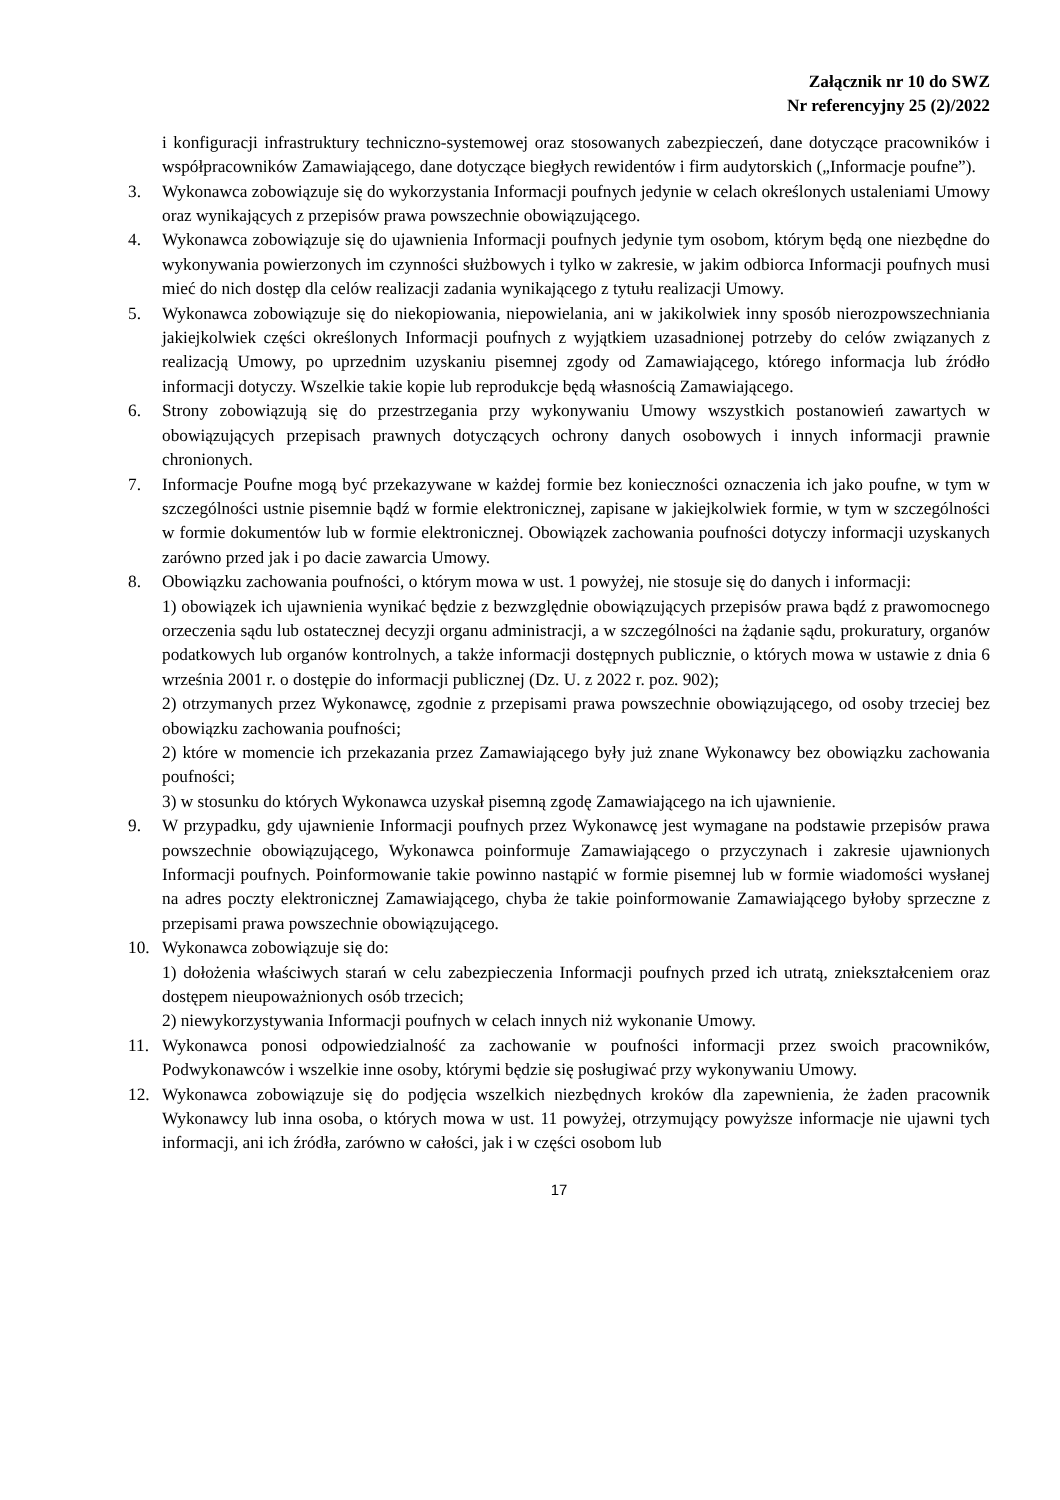Załącznik nr 10 do SWZ
Nr referencyjny 25 (2)/2022
i konfiguracji infrastruktury techniczno-systemowej oraz stosowanych zabezpieczeń, dane dotyczące pracowników i współpracowników Zamawiającego, dane dotyczące biegłych rewidentów i firm audytorskich („Informacje poufne”).
3. Wykonawca zobowiązuje się do wykorzystania Informacji poufnych jedynie w celach określonych ustaleniami Umowy oraz wynikających z przepisów prawa powszechnie obowiązującego.
4. Wykonawca zobowiązuje się do ujawnienia Informacji poufnych jedynie tym osobom, którym będą one niezbędne do wykonywania powierzonych im czynności służbowych i tylko w zakresie, w jakim odbiorca Informacji poufnych musi mieć do nich dostęp dla celów realizacji zadania wynikającego z tytułu realizacji Umowy.
5. Wykonawca zobowiązuje się do niekopiowania, niepowielania, ani w jakikolwiek inny sposób nierozpowszechniania jakiejkolwiek części określonych Informacji poufnych z wyjątkiem uzasadnionej potrzeby do celów związanych z realizacją Umowy, po uprzednim uzyskaniu pisemnej zgody od Zamawiającego, którego informacja lub źródło informacji dotyczy. Wszelkie takie kopie lub reprodukcje będą własnością Zamawiającego.
6. Strony zobowiązują się do przestrzegania przy wykonywaniu Umowy wszystkich postanowień zawartych w obowiązujących przepisach prawnych dotyczących ochrony danych osobowych i innych informacji prawnie chronionych.
7. Informacje Poufne mogą być przekazywane w każdej formie bez konieczności oznaczenia ich jako poufne, w tym w szczególności ustnie pisemnie bądź w formie elektronicznej, zapisane w jakiejkolwiek formie, w tym w szczególności w formie dokumentów lub w formie elektronicznej. Obowiązek zachowania poufności dotyczy informacji uzyskanych zarówno przed jak i po dacie zawarcia Umowy.
8. Obowiązku zachowania poufności, o którym mowa w ust. 1 powyżej, nie stosuje się do danych i informacji:
1) obowiązek ich ujawnienia wynikać będzie z bezwzględnie obowiązujących przepisów prawa bądź z prawomocnego orzeczenia sądu lub ostatecznej decyzji organu administracji, a w szczególności na żądanie sądu, prokuratury, organów podatkowych lub organów kontrolnych, a także informacji dostępnych publicznie, o których mowa w ustawie z dnia 6 września 2001 r. o dostępie do informacji publicznej (Dz. U. z 2022 r. poz. 902);
2) otrzymanych przez Wykonawcę, zgodnie z przepisami prawa powszechnie obowiązującego, od osoby trzeciej bez obowiązku zachowania poufności;
2) które w momencie ich przekazania przez Zamawiającego były już znane Wykonawcy bez obowiązku zachowania poufności;
3) w stosunku do których Wykonawca uzyskał pisemną zgodę Zamawiającego na ich ujawnienie.
9. W przypadku, gdy ujawnienie Informacji poufnych przez Wykonawcę jest wymagane na podstawie przepisów prawa powszechnie obowiązującego, Wykonawca poinformuje Zamawiającego o przyczynach i zakresie ujawnionych Informacji poufnych. Poinformowanie takie powinno nastąpić w formie pisemnej lub w formie wiadomości wysłanej na adres poczty elektronicznej Zamawiającego, chyba że takie poinformowanie Zamawiającego byłoby sprzeczne z przepisami prawa powszechnie obowiązującego.
10. Wykonawca zobowiązuje się do:
1) dołożenia właściwych starań w celu zabezpieczenia Informacji poufnych przed ich utratą, zniekształceniem oraz dostępem nieupoważnionych osób trzecich;
2) niewykorzystywania Informacji poufnych w celach innych niż wykonanie Umowy.
11. Wykonawca ponosi odpowiedzialność za zachowanie w poufności informacji przez swoich pracowników, Podwykonawców i wszelkie inne osoby, którymi będzie się posługiwać przy wykonywaniu Umowy.
12. Wykonawca zobowiązuje się do podjęcia wszelkich niezbędnych kroków dla zapewnienia, że żaden pracownik Wykonawcy lub inna osoba, o których mowa w ust. 11 powyżej, otrzymujący powyższe informacje nie ujawni tych informacji, ani ich źródła, zarówno w całości, jak i w części osobom lub
17